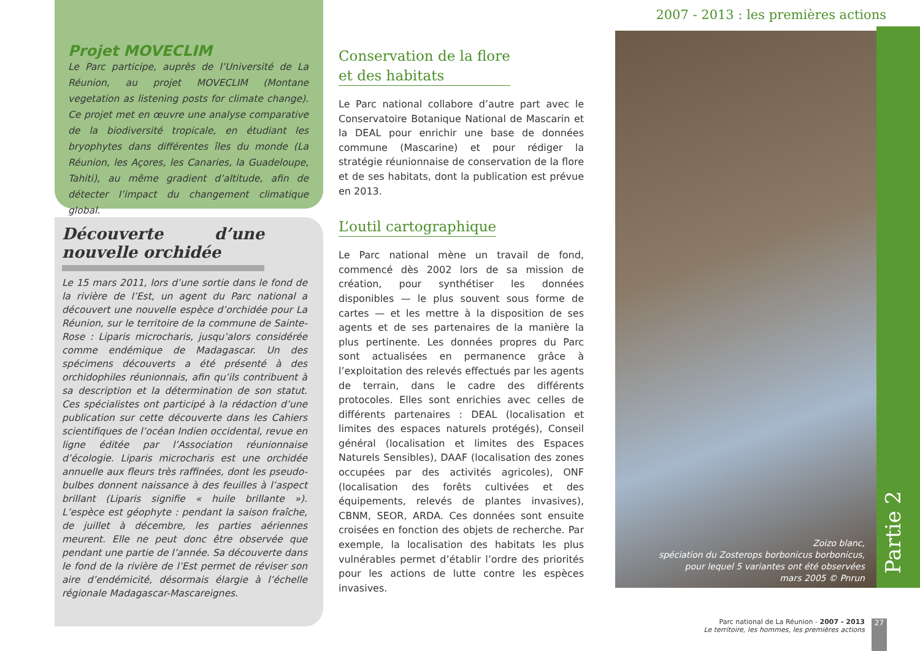2007 - 2013 : les premières actions
Projet MOVECLIM
Le Parc participe, auprès de l’Université de La Réunion, au projet MOVECLIM (Montane vegetation as listening posts for climate change). Ce projet met en œuvre une analyse comparative de la biodiversité tropicale, en étudiant les bryophytes dans différentes îles du monde (La Réunion, les Açores, les Canaries, la Guadeloupe, Tahiti), au même gradient d’altitude, afin de détecter l’impact du changement climatique global.
Découverte d’une nouvelle orchidée
Le 15 mars 2011, lors d’une sortie dans le fond de la rivière de l’Est, un agent du Parc national a découvert une nouvelle espèce d’orchidée pour La Réunion, sur le territoire de la commune de Sainte-Rose : Liparis microcharis, jusqu’alors considérée comme endémique de Madagascar. Un des spécimens découverts a été présenté à des orchidophiles réunionnais, afin qu’ils contribuent à sa description et la détermination de son statut. Ces spécialistes ont participé à la rédaction d’une publication sur cette découverte dans les Cahiers scientifiques de l’océan Indien occidental, revue en ligne éditée par l’Association réunionnaise d’écologie. Liparis microcharis est une orchidée annuelle aux fleurs très raffinées, dont les pseudo-bulbes donnent naissance à des feuilles à l’aspect brillant (Liparis signifie « huile brillante »). L’espèce est géophyte : pendant la saison fraîche, de juillet à décembre, les parties aériennes meurent. Elle ne peut donc être observée que pendant une partie de l’année. Sa découverte dans le fond de la rivière de l’Est permet de réviser son aire d’endémicité, désormais élargie à l’échelle régionale Madagascar-Mascareignes.
Conservation de la flore
et des habitats
Le Parc national collabore d’autre part avec le Conservatoire Botanique National de Mascarin et la DEAL pour enrichir une base de données commune (Mascarine) et pour rédiger la stratégie réunionnaise de conservation de la flore et de ses habitats, dont la publication est prévue en 2013.
L’outil cartographique
Le Parc national mène un travail de fond, commencé dès 2002 lors de sa mission de création, pour synthétiser les données disponibles — le plus souvent sous forme de cartes — et les mettre à la disposition de ses agents et de ses partenaires de la manière la plus pertinente. Les données propres du Parc sont actualisées en permanence grâce à l’exploitation des relevés effectués par les agents de terrain, dans le cadre des différents protocoles. Elles sont enrichies avec celles de différents partenaires : DEAL (localisation et limites des espaces naturels protégés), Conseil général (localisation et limites des Espaces Naturels Sensibles), DAAF (localisation des zones occupées par des activités agricoles), ONF (localisation des forêts cultivées et des équipements, relevés de plantes invasives), CBNM, SEOR, ARDA. Ces données sont ensuite croisées en fonction des objets de recherche. Par exemple, la localisation des habitats les plus vulnérables permet d’établir l’ordre des priorités pour les actions de lutte contre les espèces invasives.
Zoizo blanc,
spéciation du Zosterops borbonicus borbonicus,
pour lequel 5 variantes ont été observées
mars 2005 © Pnrun
Partie 2
Parc national de La Réunion - 2007 - 2013
Le territoire, les hommes, les premières actions
27